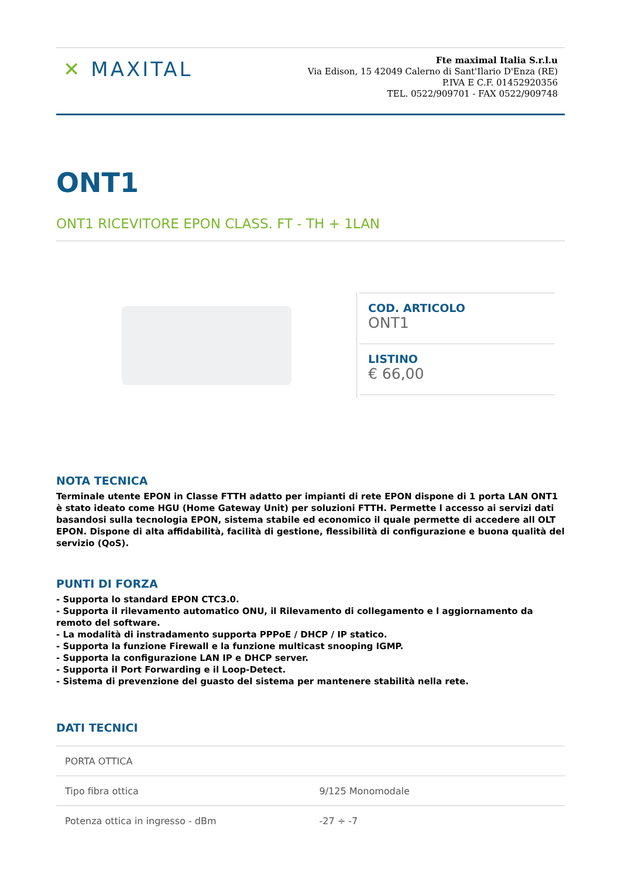✕ MAXITAL
Fte maximal Italia S.r.l.u
Via Edison, 15 42049 Calerno di Sant'Ilario D'Enza (RE)
P.IVA E C.F. 01452920356
TEL. 0522/909701 - FAX 0522/909748
ONT1
ONT1 RICEVITORE EPON CLASS. FT - TH + 1LAN
COD. ARTICOLO
ONT1
LISTINO
€ 66,00
NOTA TECNICA
Terminale utente EPON in Classe FTTH adatto per impianti di rete EPON dispone di 1 porta LAN ONT1 è stato ideato come HGU (Home Gateway Unit) per soluzioni FTTH. Permette l accesso ai servizi dati basandosi sulla tecnologia EPON, sistema stabile ed economico il quale permette di accedere all OLT EPON. Dispone di alta affidabilità, facilità di gestione, flessibilità di configurazione e buona qualità del servizio (QoS).
PUNTI DI FORZA
- Supporta lo standard EPON CTC3.0.
- Supporta il rilevamento automatico ONU, il Rilevamento di collegamento e l aggiornamento da remoto del software.
- La modalità di instradamento supporta PPPoE / DHCP / IP statico.
- Supporta la funzione Firewall e la funzione multicast snooping IGMP.
- Supporta la configurazione LAN IP e DHCP server.
- Supporta il Port Forwarding e il Loop-Detect.
- Sistema di prevenzione del guasto del sistema per mantenere stabilità nella rete.
DATI TECNICI
| PORTA OTTICA | |
| Tipo fibra ottica | 9/125 Monomodale |
| Potenza ottica in ingresso - dBm | -27 ÷ -7 |